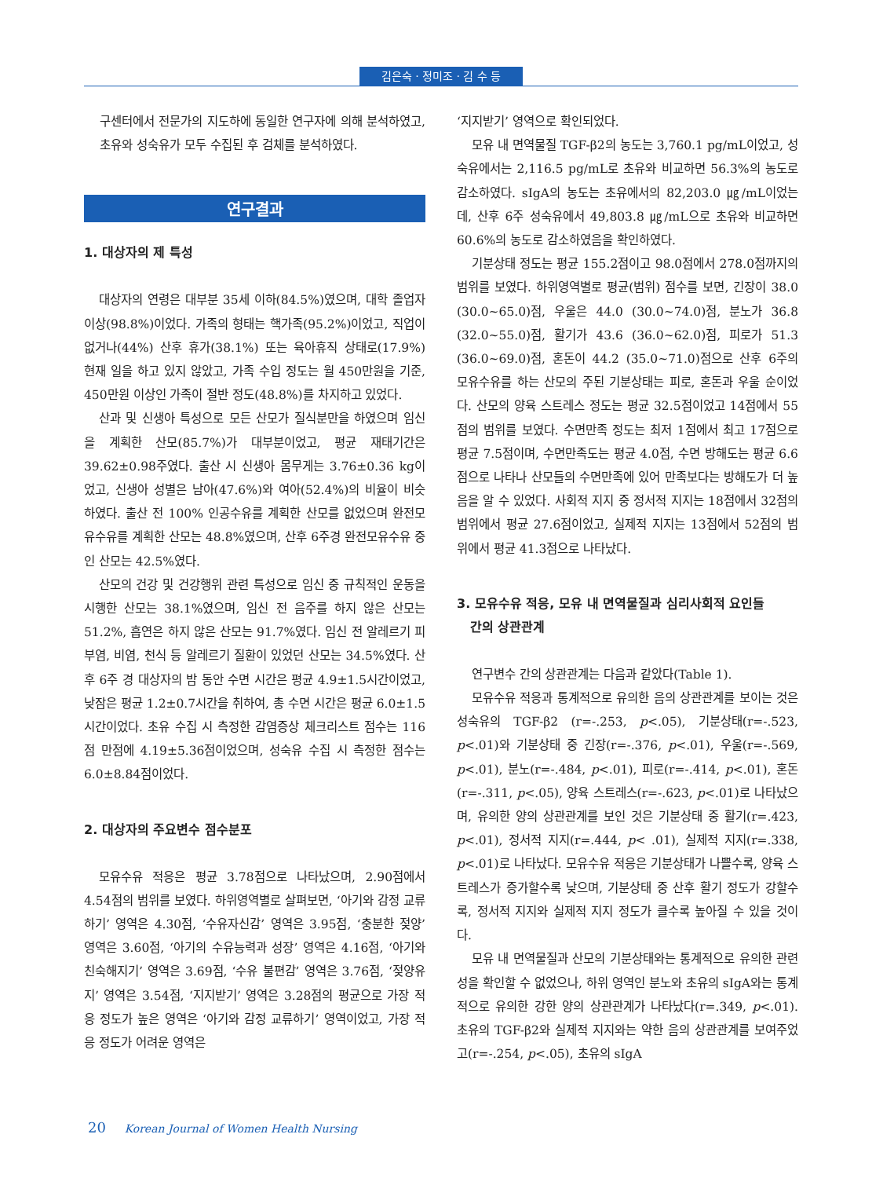김은숙 · 정미조 · 김 수 등
구센터에서 전문가의 지도하에 동일한 연구자에 의해 분석하였고, 초유와 성숙유가 모두 수집된 후 검체를 분석하였다.
연구결과
1. 대상자의 제 특성
대상자의 연령은 대부분 35세 이하(84.5%)였으며, 대학 졸업자 이상(98.8%)이었다. 가족의 형태는 핵가족(95.2%)이었고, 직업이 없거나(44%) 산후 휴가(38.1%) 또는 육아휴직 상태로(17.9%) 현재 일을 하고 있지 않았고, 가족 수입 정도는 월 450만원을 기준, 450만원 이상인 가족이 절반 정도(48.8%)를 차지하고 있었다.
산과 및 신생아 특성으로 모든 산모가 질식분만을 하였으며 임신을 계획한 산모(85.7%)가 대부분이었고, 평균 재태기간은 39.62±0.98주였다. 출산 시 신생아 몸무게는 3.76±0.36 kg이었고, 신생아 성별은 남아(47.6%)와 여아(52.4%)의 비율이 비슷하였다. 출산 전 100% 인공수유를 계획한 산모를 없었으며 완전모유수유를 계획한 산모는 48.8%였으며, 산후 6주경 완전모유수유 중인 산모는 42.5%였다.
산모의 건강 및 건강행위 관련 특성으로 임신 중 규칙적인 운동을 시행한 산모는 38.1%였으며, 임신 전 음주를 하지 않은 산모는 51.2%, 흡연은 하지 않은 산모는 91.7%였다. 임신 전 알레르기 피부염, 비염, 천식 등 알레르기 질환이 있었던 산모는 34.5%였다. 산후 6주 경 대상자의 밤 동안 수면 시간은 평균 4.9±1.5시간이었고, 낮잠은 평균 1.2±0.7시간을 취하여, 총 수면 시간은 평균 6.0±1.5시간이었다. 초유 수집 시 측정한 감염증상 체크리스트 점수는 116점 만점에 4.19±5.36점이었으며, 성숙유 수집 시 측정한 점수는 6.0±8.84점이었다.
2. 대상자의 주요변수 점수분포
모유수유 적응은 평균 3.78점으로 나타났으며, 2.90점에서 4.54점의 범위를 보였다. 하위영역별로 살펴보면, ‘아기와 감정 교류하기’ 영역은 4.30점, ‘수유자신감’ 영역은 3.95점, ‘충분한 젖양’ 영역은 3.60점, ‘아기의 수유능력과 성장’ 영역은 4.16점, ‘아기와 친숙해지기’ 영역은 3.69점, ‘수유 불편감’ 영역은 3.76점, ‘젖양유지’ 영역은 3.54점, ‘지지받기’ 영역은 3.28점의 평균으로 가장 적응 정도가 높은 영역은 ‘아기와 감정 교류하기’ 영역이었고, 가장 적응 정도가 어려운 영역은
‘지지받기’ 영역으로 확인되었다.
모유 내 면역물질 TGF-β2의 농도는 3,760.1 pg/mL이었고, 성숙유에서는 2,116.5 pg/mL로 초유와 비교하면 56.3%의 농도로 감소하였다. sIgA의 농도는 초유에서의 82,203.0 ㎍/mL이었는데, 산후 6주 성숙유에서 49,803.8 ㎍/mL으로 초유와 비교하면 60.6%의 농도로 감소하였음을 확인하였다.
기분상태 정도는 평균 155.2점이고 98.0점에서 278.0점까지의 범위를 보였다. 하위영역별로 평균(범위) 점수를 보면, 긴장이 38.0 (30.0~65.0)점, 우울은 44.0 (30.0~74.0)점, 분노가 36.8 (32.0~55.0)점, 활기가 43.6 (36.0~62.0)점, 피로가 51.3 (36.0~69.0)점, 혼돈이 44.2 (35.0~71.0)점으로 산후 6주의 모유수유를 하는 산모의 주된 기분상태는 피로, 혼돈과 우울 순이었다. 산모의 양육 스트레스 정도는 평균 32.5점이었고 14점에서 55점의 범위를 보였다. 수면만족 정도는 최저 1점에서 최고 17점으로 평균 7.5점이며, 수면만족도는 평균 4.0점, 수면 방해도는 평균 6.6점으로 나타나 산모들의 수면만족에 있어 만족보다는 방해도가 더 높음을 알 수 있었다. 사회적 지지 중 정서적 지지는 18점에서 32점의 범위에서 평균 27.6점이었고, 실제적 지지는 13점에서 52점의 범위에서 평균 41.3점으로 나타났다.
3. 모유수유 적응, 모유 내 면역물질과 심리사회적 요인들
간의 상관관계
연구변수 간의 상관관계는 다음과 같았다(Table 1).
모유수유 적응과 통계적으로 유의한 음의 상관관계를 보이는 것은 성숙유의 TGF-β2 (r=-.253, p<.05), 기분상태(r=-.523, p<.01)와 기분상태 중 긴장(r=-.376, p<.01), 우울(r=-.569, p<.01), 분노(r=-.484, p<.01), 피로(r=-.414, p<.01), 혼돈(r=-.311, p<.05), 양육 스트레스(r=-.623, p<.01)로 나타났으며, 유의한 양의 상관관계를 보인 것은 기분상태 중 활기(r=.423, p<.01), 정서적 지지(r=.444, p< .01), 실제적 지지(r=.338, p<.01)로 나타났다. 모유수유 적응은 기분상태가 나쁠수록, 양육 스트레스가 증가할수록 낮으며, 기분상태 중 산후 활기 정도가 강할수록, 정서적 지지와 실제적 지지 정도가 클수록 높아질 수 있을 것이다.
모유 내 면역물질과 산모의 기분상태와는 통계적으로 유의한 관련성을 확인할 수 없었으나, 하위 영역인 분노와 초유의 sIgA와는 통계적으로 유의한 강한 양의 상관관계가 나타났다(r=.349, p<.01). 초유의 TGF-β2와 실제적 지지와는 약한 음의 상관관계를 보여주었고(r=-.254, p<.05), 초유의 sIgA
20 Korean Journal of Women Health Nursing